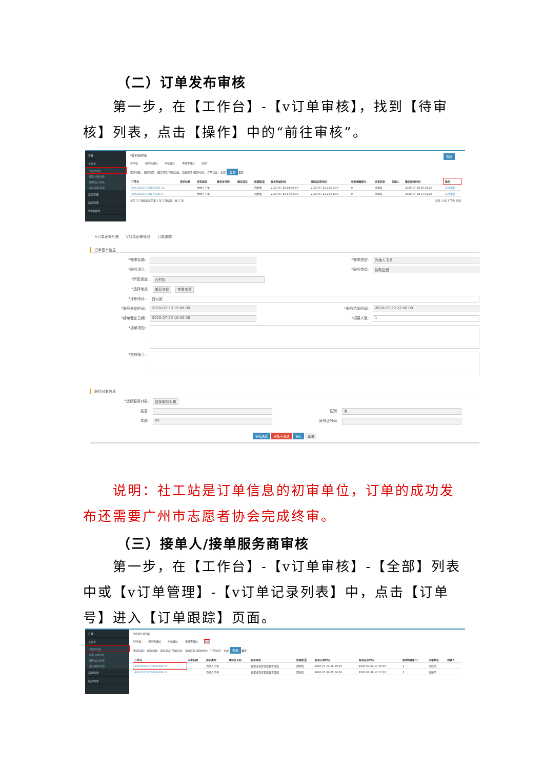（二）订单发布审核
第一步，在【工作台】-【v订单审核】，找到【待审核】列表，点击【操作】中的“前往审核”。
在线
工作台
V订单审核
服务对象审核
团队加入审核
加入团队申请
活动管理
培训管理
V订单管理
V订单记录列表 导出
待审核 初审已通过 审核通过 审核不通过 全部
需求标题： 服务项目： 服务项目 所属街道： 请选择区 服务时间： 订单状态： 全部 查询 重置
| 订单号 | 需求标题 | 需求类型 | 身份证号码 | 服务项目 | 所属街道 | 服务开始时间 | 服务结束时间 | 收到捐赠积分 | 订单状态 | 创建人 | 最后修改时间 | 操作 |
| --- | --- | --- | --- | --- | --- | --- | --- | --- | --- | --- | --- | --- |
| 440120200729163465 24 | | 为他人下单 | | | 西村街 | 2020-07-29 19:00:00 | 2020-07-29 22:00:00 | 0 | 待审核 | | 2020-07-29 16:34:29 | 前往审核 |
| 440120200728174225 8 | | 为他人下单 | | | 西村街 | 2020-07-29 17:41:00 | 2020-07-29 20:41:00 | 0 | 待审核 | | 2020-07-28 17:42:24 | 前往审核 |
显示 10 项结果显示第 1 至 2 项结果，共 2 项 首页 上页 1 下页 末页
V订单记录列表 V订单记录修改 订单跟踪
订单基本信息
*需求标题: *需求类型: 为他人下单
*服务项目: *服务类型: 协助进餐
*所属街道: 西村街
*选择地点: 重新选择 查看位置
*详细地址: 西村街
*服务开始时间: 2020-07-29 19:00:00 *服务结束时间: 2020-07-29 22:00:00
*接单截止日期: 2020-07-29 18:30:00 *招募人数: 1
*接单须知:
*交通指引:
服务对象信息
*选择服务对象: 选择服务对象
姓名: 性别: 男
年龄: 69 身份证号码:
审核通过 审核不通过 保存 返回
说明：社工站是订单信息的初审单位，订单的成功发布还需要广州市志愿者协会完成终审。
（三）接单人/接单服务商审核
第一步，在【工作台】-【v订单审核】-【全部】列表中或【v订单管理】-【v订单记录列表】中，点击【订单号】进入【订单跟踪】页面。
在线
工作台
V订单审核
服务对象审核
团队加入审核
加入团队申请
活动管理
培训管理
V订单记录列表
待审核 初审已通过 审核通过 审核不通过 全部
需求标题： 服务项目： 服务项目 所属街道： 请选择区 服务时间： 订单状态： 全部 查询 重置
| 订单号 | 需求标题 | 需求类型 | 身份证号码 | 服务项目 | 所属街道 | 服务开始时间 | 服务结束时间 | 收到捐赠积分 | 订单状态 | 创建人 |
| --- | --- | --- | --- | --- | --- | --- | --- | --- | --- | --- |
| 440120200702163682 37 | | 为他人下单 | | 者望成真者望成真者望成 | 西村街 | 2020-07-02 16:50:00 | 2020-07-02 17:15:00 | 1 | 已取消 | |
| 440120200730084956 11 | | 为他人下单 | | 者望成真者望成真者望成 | 西村街 | 2020-07-30 15:00:00 | 2020-07-30 17:17:00 | 2 | 待接单 | |